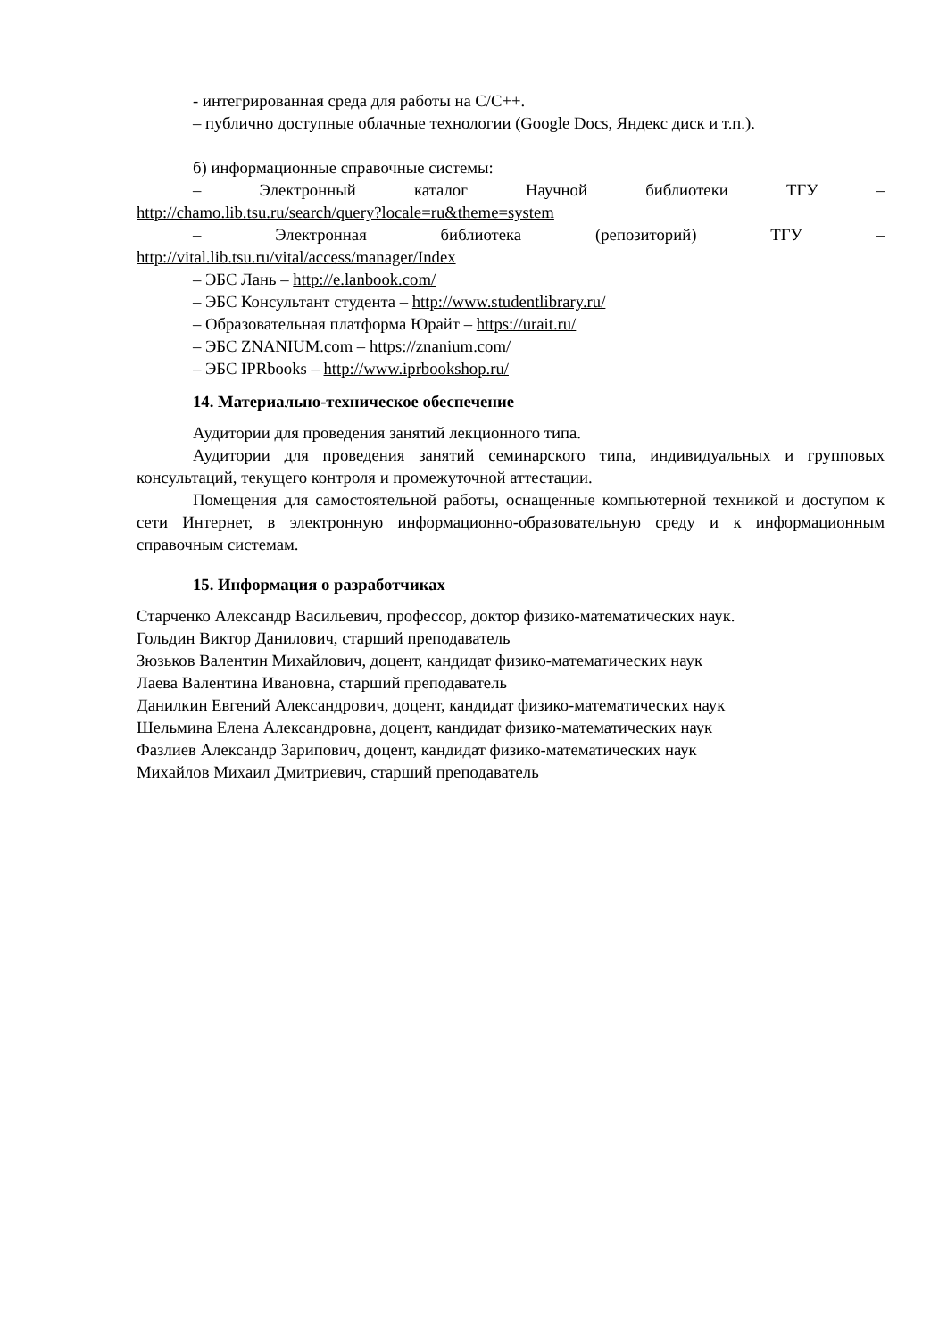- интегрированная среда для работы на C/C++.
– публично доступные облачные технологии (Google Docs, Яндекс диск и т.п.).
б) информационные справочные системы:
– Электронный каталог Научной библиотеки ТГУ –
http://chamo.lib.tsu.ru/search/query?locale=ru&theme=system
– Электронная библиотека (репозиторий) ТГУ –
http://vital.lib.tsu.ru/vital/access/manager/Index
– ЭБС Лань – http://e.lanbook.com/
– ЭБС Консультант студента – http://www.studentlibrary.ru/
– Образовательная платформа Юрайт – https://urait.ru/
– ЭБС ZNANIUM.com – https://znanium.com/
– ЭБС IPRbooks – http://www.iprbookshop.ru/
14. Материально-техническое обеспечение
Аудитории для проведения занятий лекционного типа.
Аудитории для проведения занятий семинарского типа, индивидуальных и групповых консультаций, текущего контроля и промежуточной аттестации.
Помещения для самостоятельной работы, оснащенные компьютерной техникой и доступом к сети Интернет, в электронную информационно-образовательную среду и к информационным справочным системам.
15. Информация о разработчиках
Старченко Александр Васильевич, профессор, доктор физико-математических наук.
Гольдин Виктор Данилович, старший преподаватель
Зюзьков Валентин Михайлович, доцент, кандидат физико-математических наук
Лаева Валентина Ивановна, старший преподаватель
Данилкин Евгений Александрович, доцент, кандидат физико-математических наук
Шельмина Елена Александровна, доцент, кандидат физико-математических наук
Фазлиев Александр Зарипович, доцент, кандидат физико-математических наук
Михайлов Михаил Дмитриевич, старший преподаватель